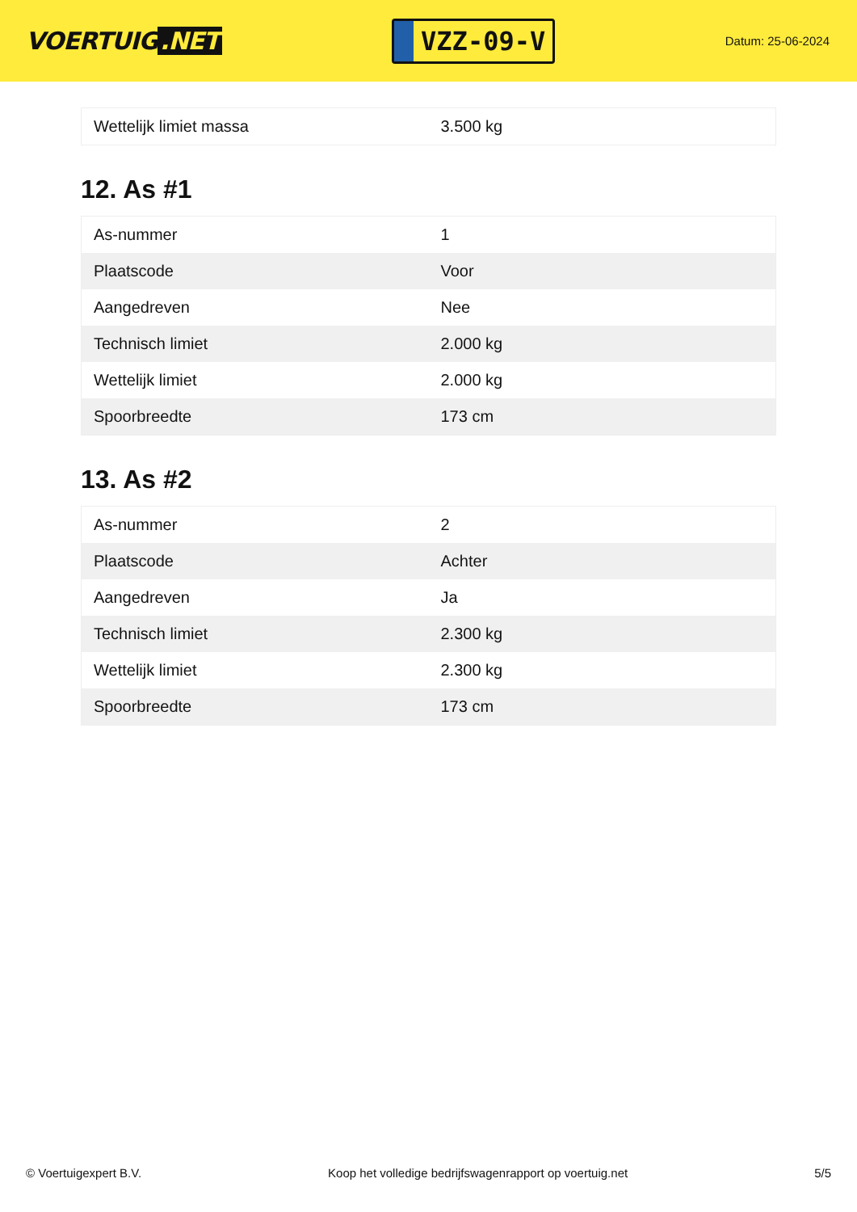VOERTUIG.NET
VZZ-09-V
Datum: 25-06-2024
| Wettelijk limiet massa | 3.500 kg |
12. As #1
| As-nummer | 1 |
| Plaatscode | Voor |
| Aangedreven | Nee |
| Technisch limiet | 2.000 kg |
| Wettelijk limiet | 2.000 kg |
| Spoorbreedte | 173 cm |
13. As #2
| As-nummer | 2 |
| Plaatscode | Achter |
| Aangedreven | Ja |
| Technisch limiet | 2.300 kg |
| Wettelijk limiet | 2.300 kg |
| Spoorbreedte | 173 cm |
© Voertuigexpert B.V. Koop het volledige bedrijfswagenrapport op voertuig.net 5/5